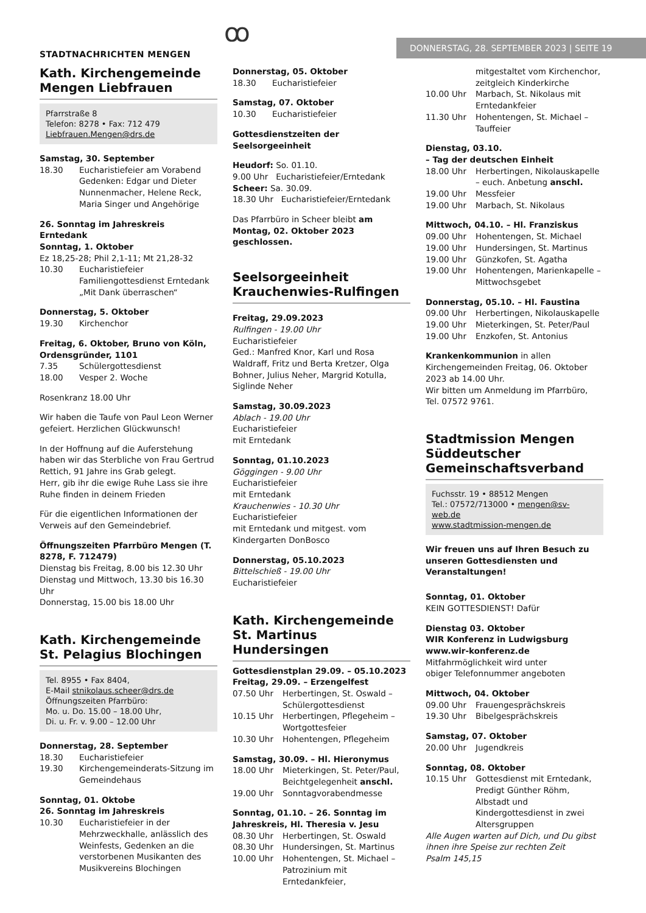STADTNACHRICHTEN MENGEN ꝏ DONNERSTAG, 28. SEPTEMBER 2023 | SEITE 19
Kath. Kirchengemeinde Mengen Liebfrauen
Pfarrstraße 8
Telefon: 8278 • Fax: 712 479
Liebfrauen.Mengen@drs.de
Samstag, 30. September
18.30 Eucharistiefeier am Vorabend Gedenken: Edgar und Dieter Nunnenmacher, Helene Reck, Maria Singer und Angehörige
26. Sonntag im Jahreskreis
Erntedank
Sonntag, 1. Oktober
Ez 18,25-28; Phil 2,1-11; Mt 21,28-32
10.30 Eucharistiefeier Familiengottesdienst Erntedank „Mit Dank überraschen“
Donnerstag, 5. Oktober
19.30 Kirchenchor
Freitag, 6. Oktober, Bruno von Köln, Ordensgründer, 1101
7.35 Schülergottesdienst
18.00 Vesper 2. Woche
Rosenkranz 18.00 Uhr
Wir haben die Taufe von Paul Leon Werner gefeiert. Herzlichen Glückwunsch!
In der Hoffnung auf die Auferstehung haben wir das Sterbliche von Frau Gertrud Rettich, 91 Jahre ins Grab gelegt.
Herr, gib ihr die ewige Ruhe Lass sie ihre Ruhe finden in deinem Frieden
Für die eigentlichen Informationen der Verweis auf den Gemeindebrief.
Öffnungszeiten Pfarrbüro Mengen (T. 8278, F. 712479)
Dienstag bis Freitag, 8.00 bis 12.30 Uhr
Dienstag und Mittwoch, 13.30 bis 16.30 Uhr
Donnerstag, 15.00 bis 18.00 Uhr
Kath. Kirchengemeinde St. Pelagius Blochingen
Tel. 8955 • Fax 8404,
E-Mail stnikolaus.scheer@drs.de
Öffnungszeiten Pfarrbüro:
Mo. u. Do. 15.00 – 18.00 Uhr,
Di. u. Fr. v. 9.00 – 12.00 Uhr
Donnerstag, 28. September
18.30 Eucharistiefeier
19.30 Kirchengemeinderats-Sitzung im Gemeindehaus
Sonntag, 01. Oktobe
26. Sonntag im Jahreskreis
10.30 Eucharistiefeier in der Mehrzweckhalle, anlässlich des Weinfests, Gedenken an die verstorbenen Musikanten des Musikvereins Blochingen
Donnerstag, 05. Oktober
18.30 Eucharistiefeier
Samstag, 07. Oktober
10.30 Eucharistiefeier
Gottesdienstzeiten der Seelsorgeeinheit
Heudorf: So. 01.10.
9.00 Uhr Eucharistiefeier/Erntedank
Scheer: Sa. 30.09.
18.30 Uhr Eucharistiefeier/Erntedank
Das Pfarrbüro in Scheer bleibt am Montag, 02. Oktober 2023 geschlossen.
Seelsorgeeinheit Krauchenwies-Rulfingen
Freitag, 29.09.2023
Rulfingen - 19.00 Uhr
Eucharistiefeier
Ged.: Manfred Knor, Karl und Rosa Waldraff, Fritz und Berta Kretzer, Olga Bohner, Julius Neher, Margrid Kotulla, Siglinde Neher
Samstag, 30.09.2023
Ablach - 19.00 Uhr
Eucharistiefeier
mit Erntedank
Sonntag, 01.10.2023
Göggingen - 9.00 Uhr
Eucharistiefeier
mit Erntedank
Krauchenwies - 10.30 Uhr
Eucharistiefeier
mit Erntedank und mitgest. vom Kindergarten DonBosco
Donnerstag, 05.10.2023
Bittelschieß - 19.00 Uhr
Eucharistiefeier
Kath. Kirchengemeinde St. Martinus Hundersingen
Gottesdienstplan 29.09. – 05.10.2023
Freitag, 29.09. – Erzengelfest
07.50 Uhr Herbertingen, St. Oswald – Schülergottesdienst
10.15 Uhr Herbertingen, Pflegeheim – Wortgottesfeier
10.30 Uhr Hohentengen, Pflegeheim
Samstag, 30.09. – Hl. Hieronymus
18.00 Uhr Mieterkingen, St. Peter/Paul, Beichtgelegenheit anschl.
19.00 Uhr Sonntagvorabendmesse
Sonntag, 01.10. – 26. Sonntag im Jahreskreis, Hl. Theresia v. Jesu
08.30 Uhr Herbertingen, St. Oswald
08.30 Uhr Hundersingen, St. Martinus
10.00 Uhr Hohentengen, St. Michael – Patrozinium mit Erntedankfeier,
mitgestaltet vom Kirchenchor, zeitgleich Kinderkirche
10.00 Uhr Marbach, St. Nikolaus mit Erntedankfeier
11.30 Uhr Hohentengen, St. Michael – Tauffeier
Dienstag, 03.10.
– Tag der deutschen Einheit
18.00 Uhr Herbertingen, Nikolauskapelle – euch. Anbetung anschl.
19.00 Uhr Messfeier
19.00 Uhr Marbach, St. Nikolaus
Mittwoch, 04.10. – Hl. Franziskus
09.00 Uhr Hohentengen, St. Michael
19.00 Uhr Hundersingen, St. Martinus
19.00 Uhr Günzkofen, St. Agatha
19.00 Uhr Hohentengen, Marienkapelle – Mittwochsgebet
Donnerstag, 05.10. – Hl. Faustina
09.00 Uhr Herbertingen, Nikolauskapelle
19.00 Uhr Mieterkingen, St. Peter/Paul
19.00 Uhr Enzkofen, St. Antonius
Krankenkommunion in allen Kirchengemeinden Freitag, 06. Oktober 2023 ab 14.00 Uhr.
Wir bitten um Anmeldung im Pfarrbüro, Tel. 07572 9761.
Stadtmission Mengen Süddeutscher Gemeinschaftsverband
Fuchsstr. 19 • 88512 Mengen
Tel.: 07572/713000 • mengen@sv-web.de
www.stadtmission-mengen.de
Wir freuen uns auf Ihren Besuch zu unseren Gottesdiensten und Veranstaltungen!
Sonntag, 01. Oktober
KEIN GOTTESDIENST! Dafür
Dienstag 03. Oktober
WIR Konferenz in Ludwigsburg
www.wir-konferenz.de
Mitfahrmöglichkeit wird unter
obiger Telefonnummer angeboten
Mittwoch, 04. Oktober
09.00 Uhr Frauengesprächskreis
19.30 Uhr Bibelgesprächskreis
Samstag, 07. Oktober
20.00 Uhr Jugendkreis
Sonntag, 08. Oktober
10.15 Uhr Gottesdienst mit Erntedank, Predigt Günther Röhm, Albstadt und Kindergottesdienst in zwei Altersgruppen
Alle Augen warten auf Dich, und Du gibst ihnen ihre Speise zur rechten Zeit
Psalm 145,15